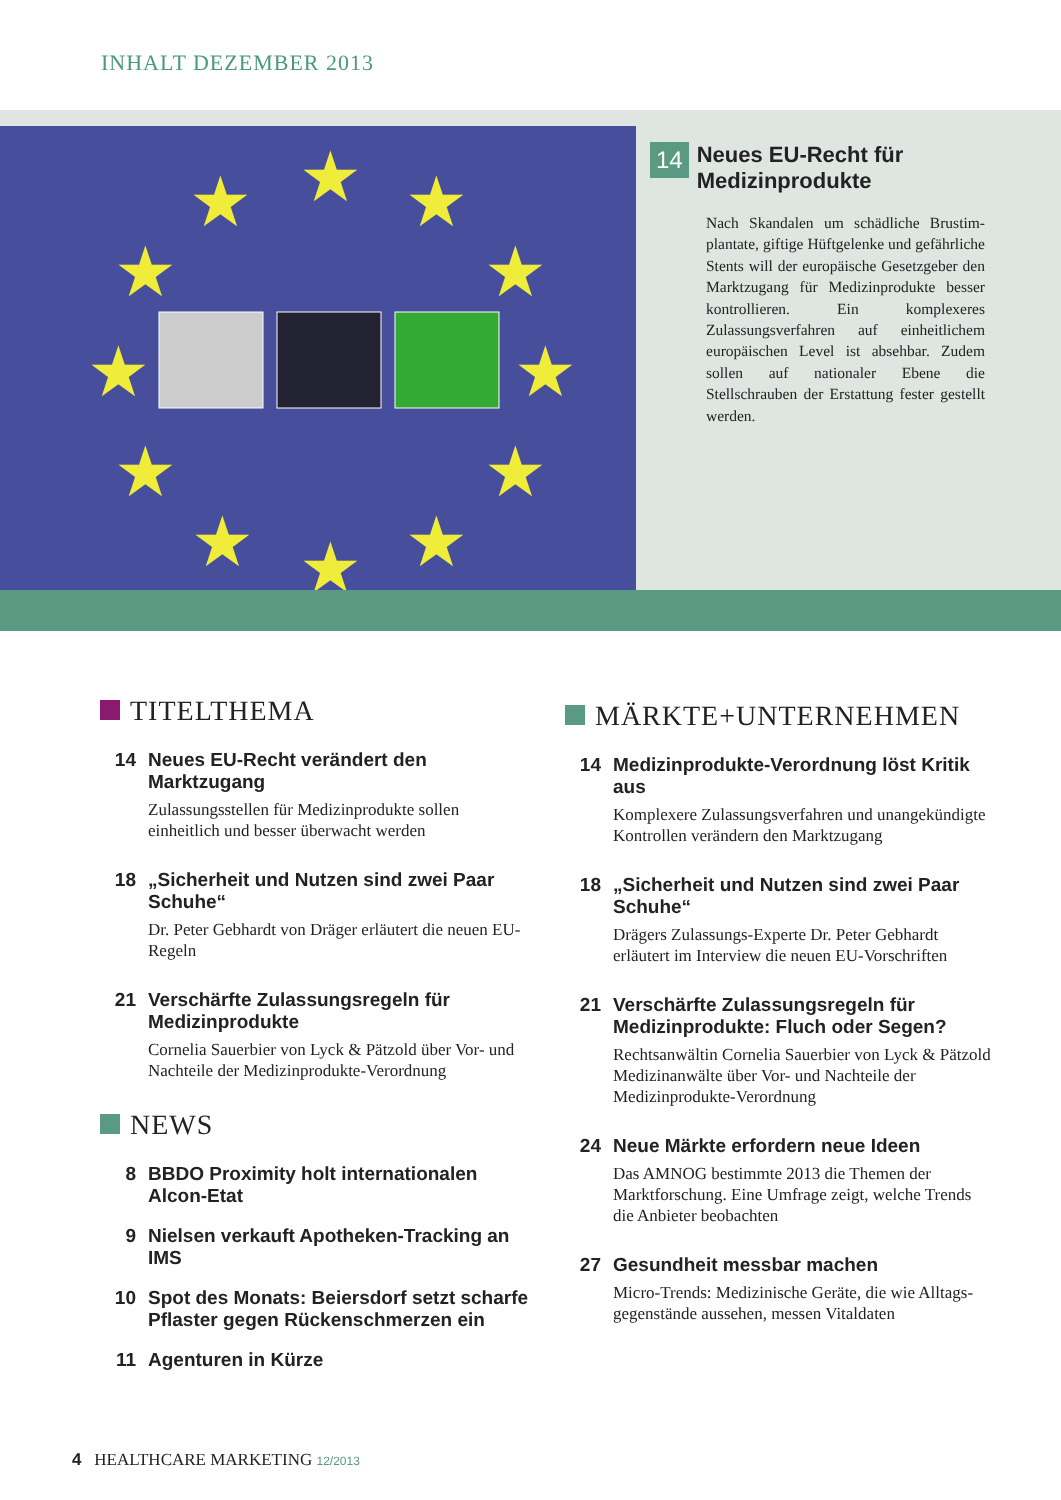INHALT DEZEMBER 2013
★
★
★
★
★
★
★
★
★
★
★
★
14 Neues EU-Recht für Medizin­produkte
Nach Skandalen um schädliche Brustim­plantate, giftige Hüftgelenke und ge­fährliche Stents will der europäische Gesetzgeber den Marktzugang für Me­dizinprodukte besser kontrollieren. Ein komplexeres Zulassungsverfahren auf einheitlichem europäischen Level ist absehbar. Zudem sollen auf nationaler Ebene die Stellschrauben der Erstattung fester gestellt werden.
TITELTHEMA
14 Neues EU-Recht verändert den Marktzugang
Zulassungsstellen für Medizinprodukte sollen einheitlich und besser überwacht werden
18 „Sicherheit und Nutzen sind zwei Paar Schuhe“
Dr. Peter Gebhardt von Dräger erläutert die neuen EU-Regeln
21 Verschärfte Zulassungsregeln für Medizin­produkte
Cornelia Sauerbier von Lyck & Pätzold über Vor- und Nachteile der Medizinprodukte-Verordnung
NEWS
8 BBDO Proximity holt internationalen Alcon-Etat
9 Nielsen verkauft Apotheken-Tracking an IMS
10 Spot des Monats: Beiersdorf setzt scharfe Pflaster gegen Rückenschmerzen ein
11 Agenturen in Kürze
MÄRKTE+UNTERNEHMEN
14 Medizinprodukte-Verordnung löst Kritik aus
Komplexere Zulassungsverfahren und unange­kündigte Kontrollen verändern den Marktzugang
18 „Sicherheit und Nutzen sind zwei Paar Schuhe“
Drägers Zulassungs-Experte Dr. Peter Gebhardt erläutert im Interview die neuen EU-Vorschriften
21 Verschärfte Zulassungsregeln für Medizin­produkte: Fluch oder Segen?
Rechtsanwältin Cornelia Sauerbier von Lyck & Pätzold Medizinanwälte über Vor- und Nachteile der Medizinprodukte-Verordnung
24 Neue Märkte erfordern neue Ideen
Das AMNOG bestimmte 2013 die Themen der Marktforschung. Eine Umfrage zeigt, welche Trends die Anbieter beobachten
27 Gesundheit messbar machen
Micro-Trends: Medizinische Geräte, die wie Alltags­gegenstände aussehen, messen Vitaldaten
4 HEALTHCARE MARKETING 12/2013